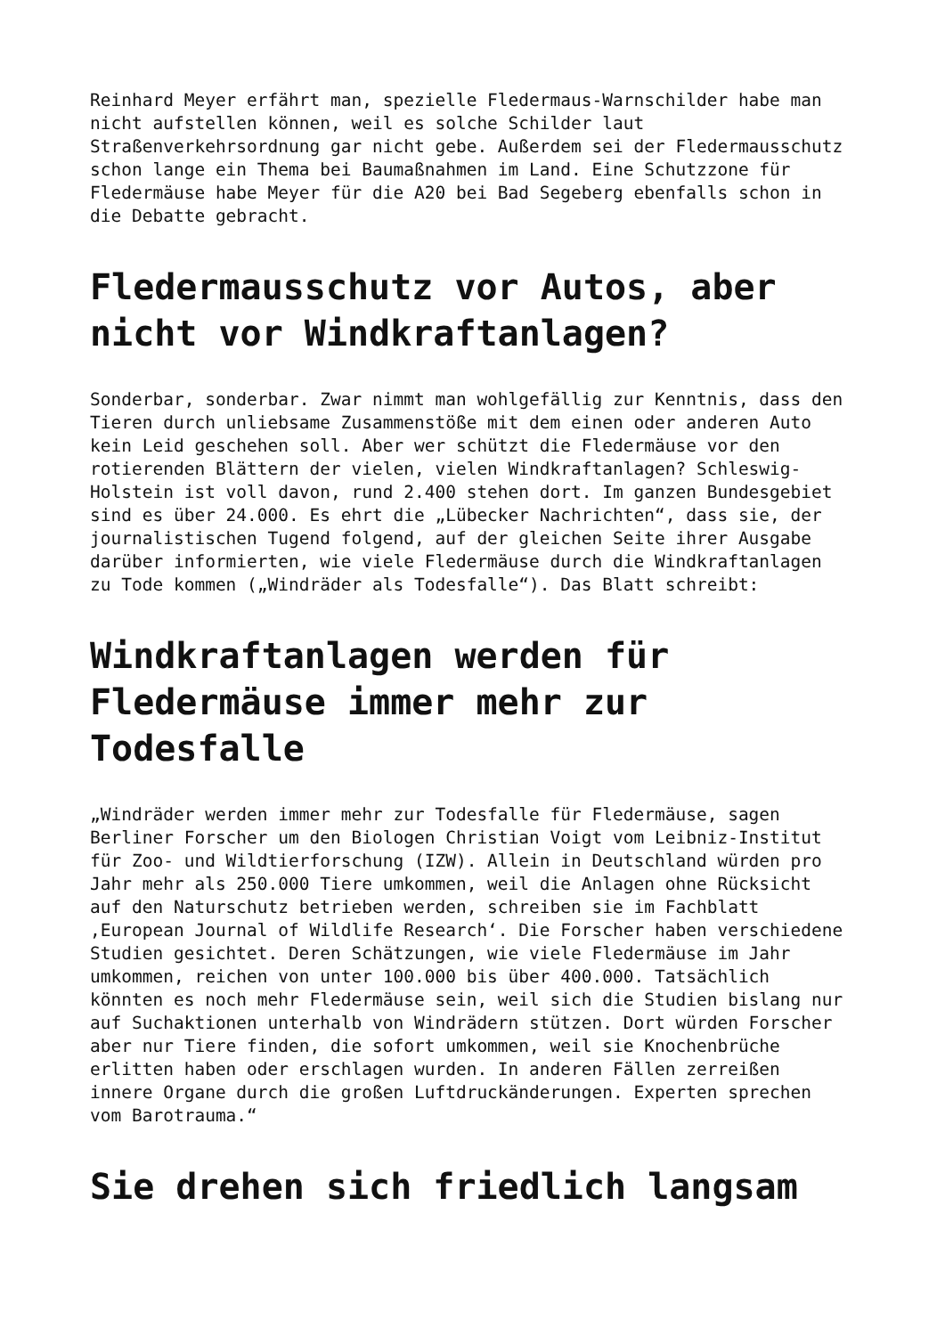Reinhard Meyer erfährt man, spezielle Fledermaus-Warnschilder habe man nicht aufstellen können, weil es solche Schilder laut Straßenverkehrsordnung gar nicht gebe. Außerdem sei der Fledermausschutz schon lange ein Thema bei Baumaßnahmen im Land. Eine Schutzzone für Fledermäuse habe Meyer für die A20 bei Bad Segeberg ebenfalls schon in die Debatte gebracht.
Fledermausschutz vor Autos, aber
nicht vor Windkraftanlagen?
Sonderbar, sonderbar. Zwar nimmt man wohlgefällig zur Kenntnis, dass den Tieren durch unliebsame Zusammenstöße mit dem einen oder anderen Auto kein Leid geschehen soll. Aber wer schützt die Fledermäuse vor den rotierenden Blättern der vielen, vielen Windkraftanlagen? Schleswig- Holstein ist voll davon, rund 2.400 stehen dort. Im ganzen Bundesgebiet sind es über 24.000. Es ehrt die „Lübecker Nachrichten“, dass sie, der journalistischen Tugend folgend, auf der gleichen Seite ihrer Ausgabe darüber informierten, wie viele Fledermäuse durch die Windkraftanlagen zu Tode kommen („Windräder als Todesfalle“). Das Blatt schreibt:
Windkraftanlagen werden für
Fledermäuse immer mehr zur
Todesfalle
„Windräder werden immer mehr zur Todesfalle für Fledermäuse, sagen Berliner Forscher um den Biologen Christian Voigt vom Leibniz-Institut für Zoo- und Wildtierforschung (IZW). Allein in Deutschland würden pro Jahr mehr als 250.000 Tiere umkommen, weil die Anlagen ohne Rücksicht auf den Naturschutz betrieben werden, schreiben sie im Fachblatt ‚European Journal of Wildlife Research‘. Die Forscher haben verschiedene Studien gesichtet. Deren Schätzungen, wie viele Fledermäuse im Jahr umkommen, reichen von unter 100.000 bis über 400.000. Tatsächlich könnten es noch mehr Fledermäuse sein, weil sich die Studien bislang nur auf Suchaktionen unterhalb von Windrädern stützen. Dort würden Forscher aber nur Tiere finden, die sofort umkommen, weil sie Knochenbrüche erlitten haben oder erschlagen wurden. In anderen Fällen zerreißen innere Organe durch die großen Luftdruckänderungen. Experten sprechen vom Barotrauma.“
Sie drehen sich friedlich langsam